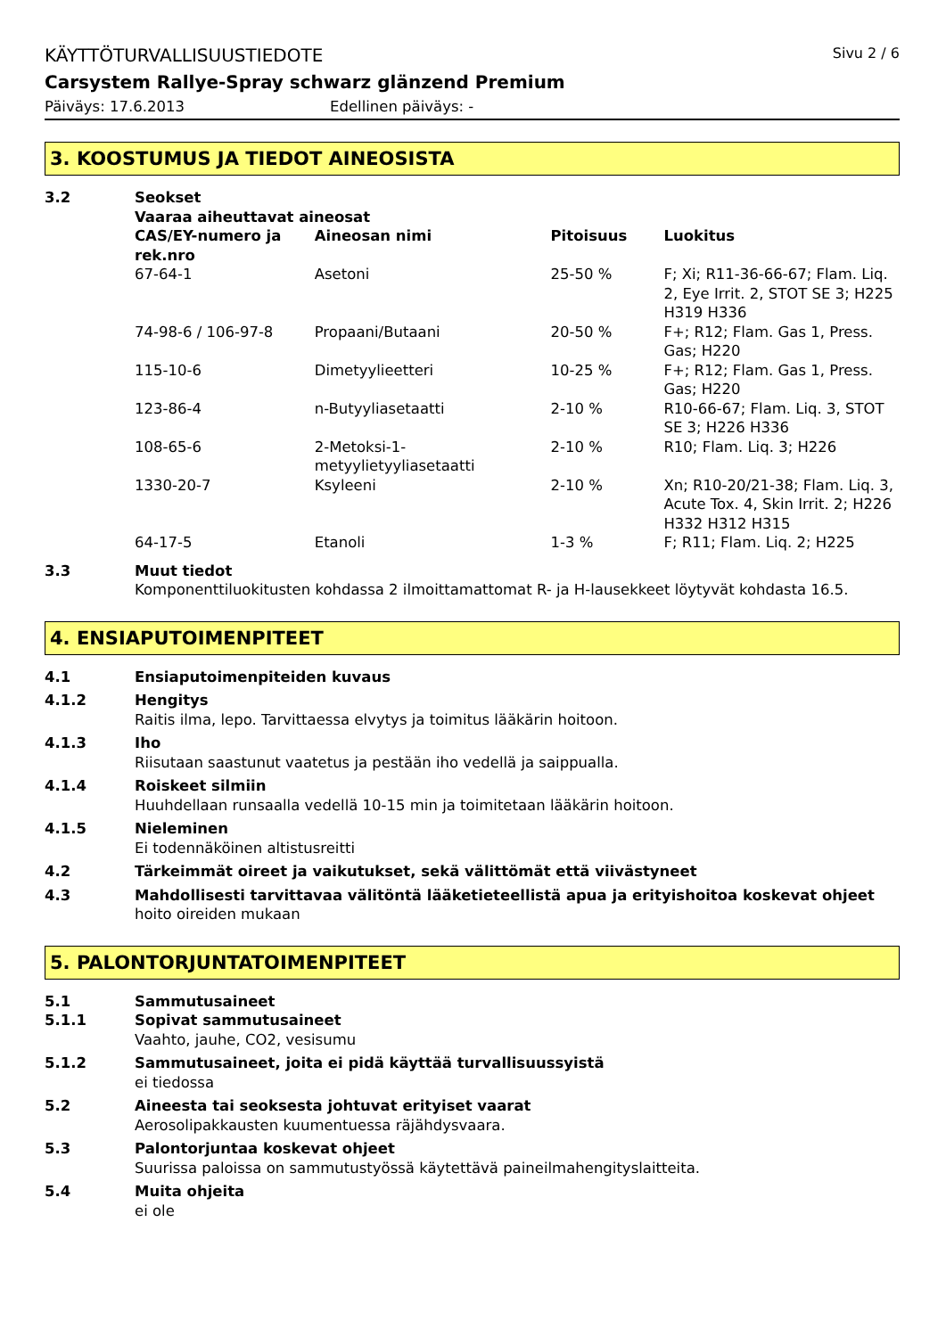KÄYTTÖTURVALLISUUSTIEDOTE Sivu 2 / 6
Carsystem Rallye-Spray schwarz glänzend Premium
Päiväys: 17.6.2013 Edellinen päiväys: -
3. KOOSTUMUS JA TIEDOT AINEOSISTA
3.2 Seokset
Vaaraa aiheuttavat aineosat
| CAS/EY-numero ja rek.nro | Aineosan nimi | Pitoisuus | Luokitus |
| --- | --- | --- | --- |
| 67-64-1 | Asetoni | 25-50 % | F; Xi; R11-36-66-67; Flam. Liq. 2, Eye Irrit. 2, STOT SE 3; H225 H319 H336 |
| 74-98-6 / 106-97-8 | Propaani/Butaani | 20-50 % | F+; R12; Flam. Gas 1, Press. Gas; H220 |
| 115-10-6 | Dimetyylieetteri | 10-25 % | F+; R12; Flam. Gas 1, Press. Gas; H220 |
| 123-86-4 | n-Butyyliasetaatti | 2-10 % | R10-66-67; Flam. Liq. 3, STOT SE 3; H226 H336 |
| 108-65-6 | 2-Metoksi-1-metyylietyyliasetaatti | 2-10 % | R10; Flam. Liq. 3; H226 |
| 1330-20-7 | Ksyleeni | 2-10 % | Xn; R10-20/21-38; Flam. Liq. 3, Acute Tox. 4, Skin Irrit. 2; H226 H332 H312 H315 |
| 64-17-5 | Etanoli | 1-3 % | F; R11; Flam. Liq. 2; H225 |
3.3 Muut tiedot
Komponenttiluokitusten kohdassa 2 ilmoittamattomat R- ja H-lausekkeet löytyvät kohdasta 16.5.
4. ENSIAPUTOIMENPITEET
4.1 Ensiaputoimenpiteiden kuvaus
4.1.2 Hengitys
Raitis ilma, lepo. Tarvittaessa elvytys ja toimitus lääkärin hoitoon.
4.1.3 Iho
Riisutaan saastunut vaatetus ja pestään iho vedellä ja saippualla.
4.1.4 Roiskeet silmiin
Huuhdellaan runsaalla vedellä 10-15 min ja toimitetaan lääkärin hoitoon.
4.1.5 Nieleminen
Ei todennäköinen altistusreitti
4.2 Tärkeimmät oireet ja vaikutukset, sekä välittömät että viivästyneet
4.3 Mahdollisesti tarvittavaa välitöntä lääketieteellistä apua ja erityishoitoa koskevat ohjeet
hoito oireiden mukaan
5. PALONTORJUNTATOIMENPITEET
5.1 Sammutusaineet
5.1.1 Sopivat sammutusaineet
Vaahto, jauhe, CO2, vesisumu
5.1.2 Sammutusaineet, joita ei pidä käyttää turvallisuussyistä
ei tiedossa
5.2 Aineesta tai seoksesta johtuvat erityiset vaarat
Aerosolipakkausten kuumentuessa räjähdysvaara.
5.3 Palontorjuntaa koskevat ohjeet
Suurissa paloissa on sammutustyössä käytettävä paineilmahengityslaitteita.
5.4 Muita ohjeita
ei ole